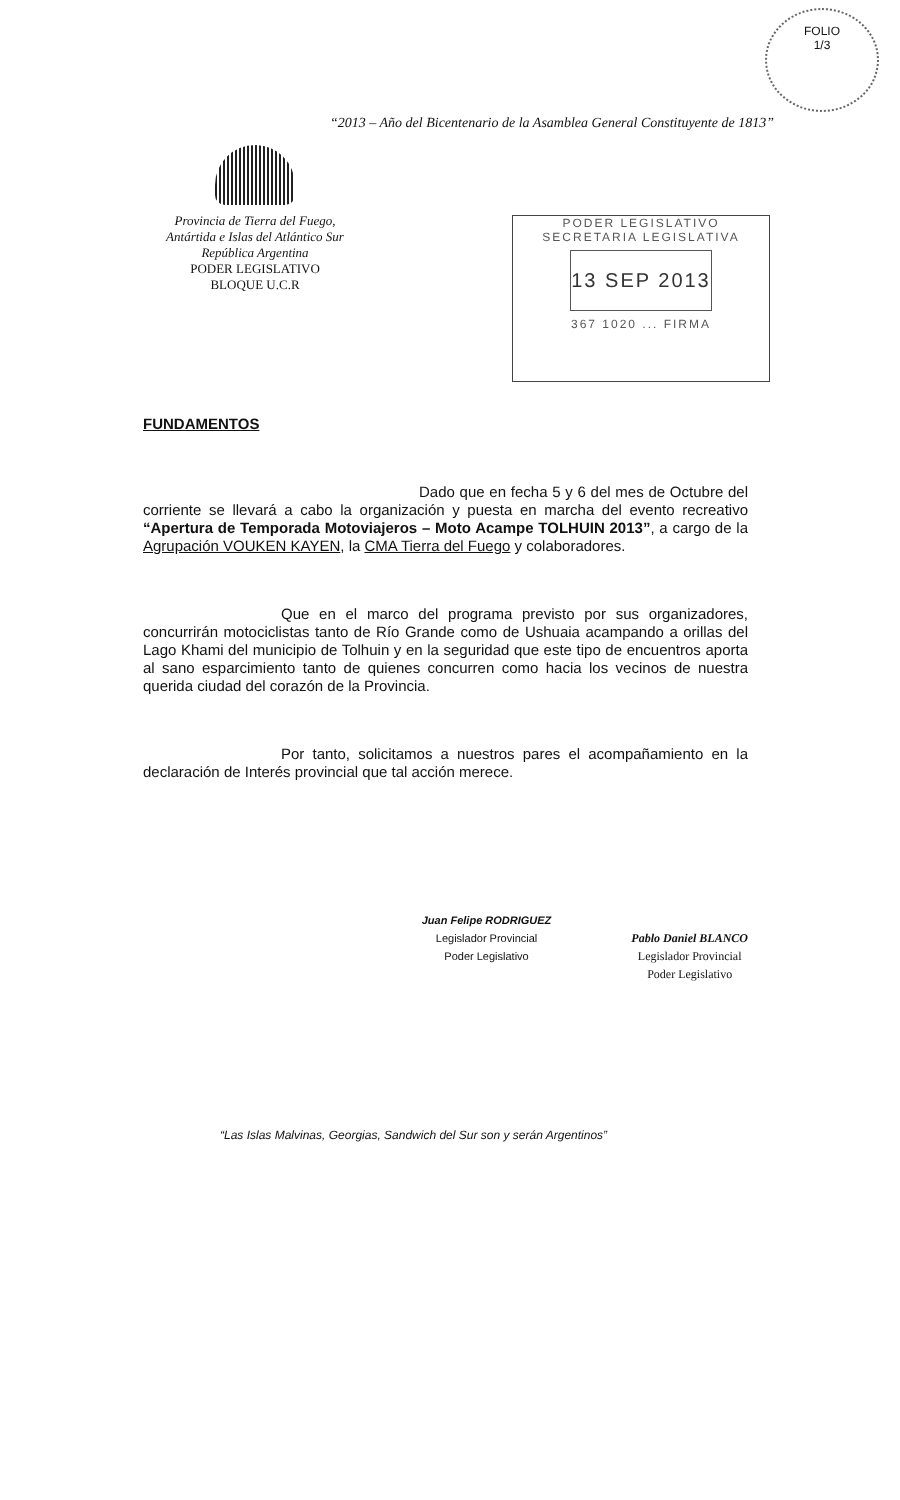FOLIO
1/3
“2013 – Año del Bicentenario de la Asamblea General Constituyente de 1813”
Provincia de Tierra del Fuego,
Antártida e Islas del Atlántico Sur
República Argentina
PODER LEGISLATIVO
BLOQUE U.C.R
PODER LEGISLATIVO
SECRETARIA LEGISLATIVA
13 SEP 2013
367 1020 ... FIRMA
FUNDAMENTOS
Dado que en fecha 5 y 6 del mes de Octubre del corriente se llevará a cabo la organización y puesta en marcha del evento recreativo “Apertura de Temporada Motoviajeros – Moto Acampe TOLHUIN 2013”, a cargo de la Agrupación VOUKEN KAYEN, la CMA Tierra del Fuego y colaboradores.
Que en el marco del programa previsto por sus organizadores, concurrirán motociclistas tanto de Río Grande como de Ushuaia acampando a orillas del Lago Khami del municipio de Tolhuin y en la seguridad que este tipo de encuentros aporta al sano esparcimiento tanto de quienes concurren como hacia los vecinos de nuestra querida ciudad del corazón de la Provincia.
Por tanto, solicitamos a nuestros pares el acompañamiento en la declaración de Interés provincial que tal acción merece.
Juan Felipe RODRIGUEZ
Legislador Provincial
Poder Legislativo
Pablo Daniel BLANCO
Legislador Provincial
Poder Legislativo
“Las Islas Malvinas, Georgias, Sandwich del Sur son y serán Argentinos”